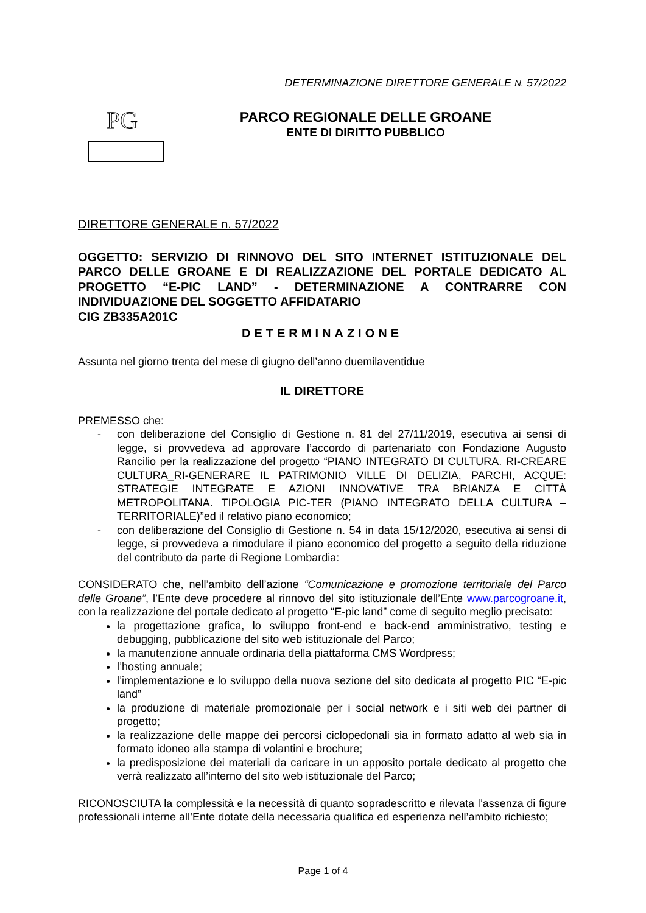PG
DETERMINAZIONE DIRETTORE GENERALE N. 57/2022
PARCO REGIONALE DELLE GROANE
ENTE DI DIRITTO PUBBLICO
DIRETTORE GENERALE n. 57/2022
OGGETTO: SERVIZIO DI RINNOVO DEL SITO INTERNET ISTITUZIONALE DEL PARCO DELLE GROANE E DI REALIZZAZIONE DEL PORTALE DEDICATO AL PROGETTO “E-PIC LAND” - DETERMINAZIONE A CONTRARRE CON INDIVIDUAZIONE DEL SOGGETTO AFFIDATARIO
CIG ZB335A201C
DETERMINAZIONE
Assunta nel giorno trenta del mese di giugno dell’anno duemilaventidue
IL DIRETTORE
PREMESSO che:
- con deliberazione del Consiglio di Gestione n. 81 del 27/11/2019, esecutiva ai sensi di legge, si provvedeva ad approvare l’accordo di partenariato con Fondazione Augusto Rancilio per la realizzazione del progetto “PIANO INTEGRATO DI CULTURA. RI-CREARE CULTURA_RI-GENERARE IL PATRIMONIO VILLE DI DELIZIA, PARCHI, ACQUE: STRATEGIE INTEGRATE E AZIONI INNOVATIVE TRA BRIANZA E CITTÀ METROPOLITANA. TIPOLOGIA PIC-TER (PIANO INTEGRATO DELLA CULTURA – TERRITORIALE)”ed il relativo piano economico;
- con deliberazione del Consiglio di Gestione n. 54 in data 15/12/2020, esecutiva ai sensi di legge, si provvedeva a rimodulare il piano economico del progetto a seguito della riduzione del contributo da parte di Regione Lombardia:
CONSIDERATO che, nell’ambito dell’azione “Comunicazione e promozione territoriale del Parco delle Groane”, l’Ente deve procedere al rinnovo del sito istituzionale dell’Ente www.parcogroane.it, con la realizzazione del portale dedicato al progetto “E-pic land” come di seguito meglio precisato:
la progettazione grafica, lo sviluppo front-end e back-end amministrativo, testing e debugging, pubblicazione del sito web istituzionale del Parco;
la manutenzione annuale ordinaria della piattaforma CMS Wordpress;
l’hosting annuale;
l’implementazione e lo sviluppo della nuova sezione del sito dedicata al progetto PIC “E-pic land”
la produzione di materiale promozionale per i social network e i siti web dei partner di progetto;
la realizzazione delle mappe dei percorsi ciclopedonali sia in formato adatto al web sia in formato idoneo alla stampa di volantini e brochure;
la predisposizione dei materiali da caricare in un apposito portale dedicato al progetto che verrà realizzato all’interno del sito web istituzionale del Parco;
RICONOSCIUTA la complessità e la necessità di quanto sopradescritto e rilevata l’assenza di figure professionali interne all’Ente dotate della necessaria qualifica ed esperienza nell’ambito richiesto;
Page 1 of 4